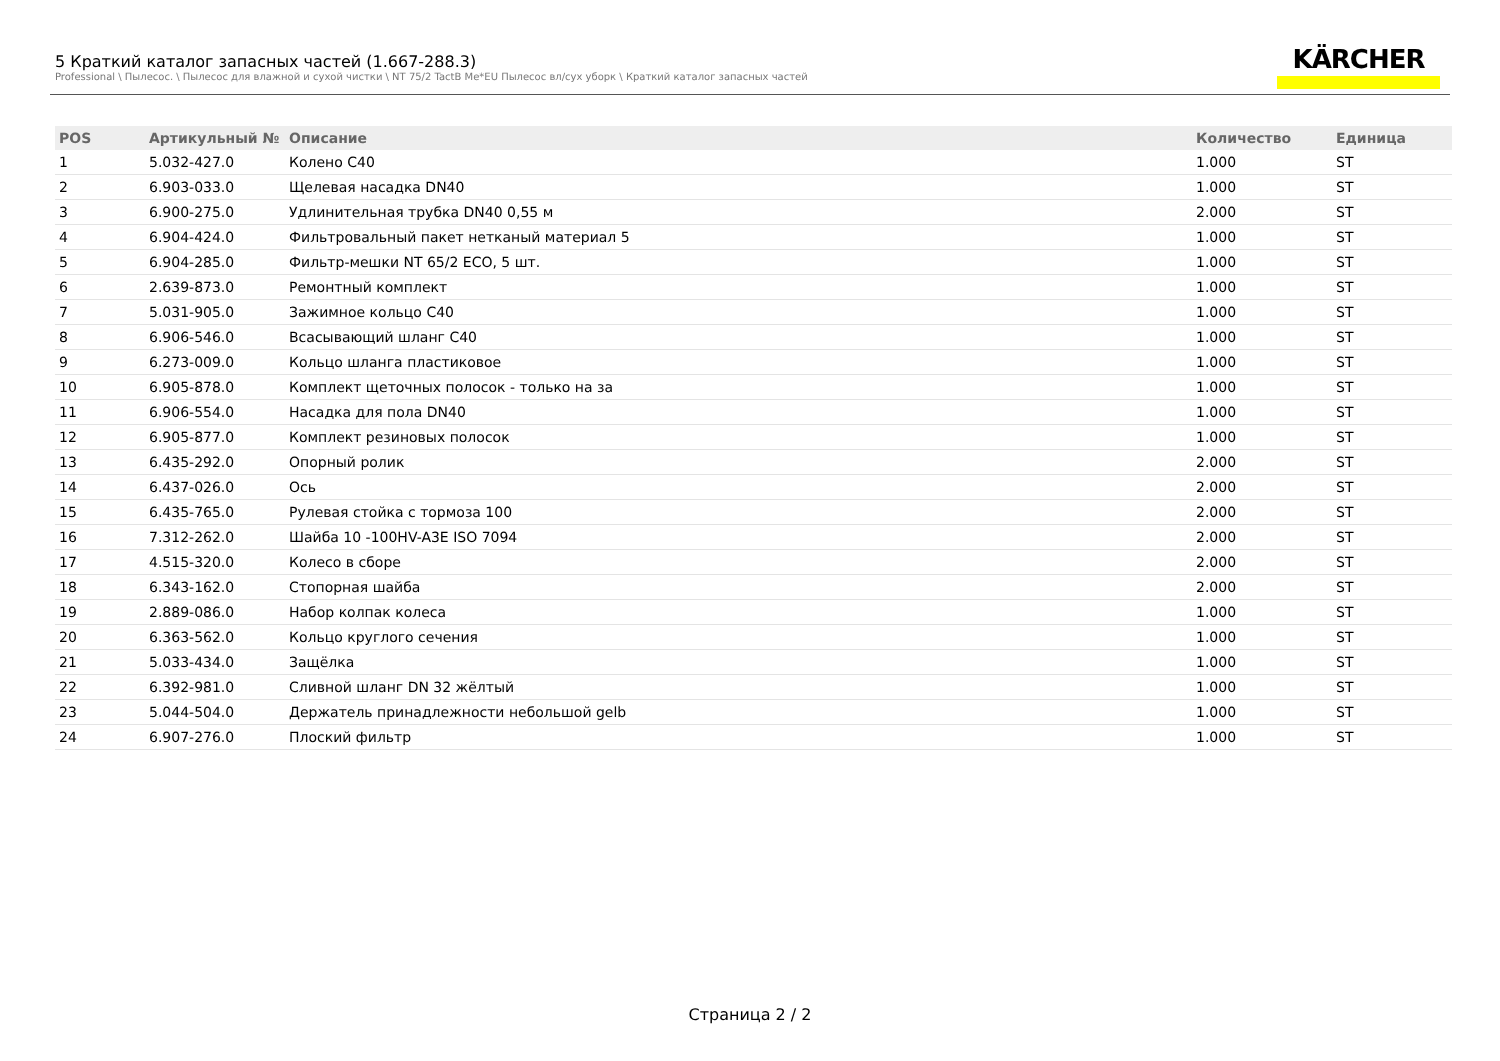5 Краткий каталог запасных частей (1.667-288.3)
Professional \ Пылесос. \ Пылесос для влажной и сухой чистки \ NT 75/2 TactB Me*EU Пылесос вл/сух уборк \ Краткий каталог запасных частей
KÄRCHER
| POS | Артикульный № | Описание | Количество | Единица |
| --- | --- | --- | --- | --- |
| 1 | 5.032-427.0 | Колено C40 | 1.000 | ST |
| 2 | 6.903-033.0 | Щелевая насадка DN40 | 1.000 | ST |
| 3 | 6.900-275.0 | Удлинительная трубка DN40 0,55 м | 2.000 | ST |
| 4 | 6.904-424.0 | Фильтровальный пакет нетканый материал 5 | 1.000 | ST |
| 5 | 6.904-285.0 | Фильтр-мешки NT 65/2 ECO, 5 шт. | 1.000 | ST |
| 6 | 2.639-873.0 | Ремонтный комплект | 1.000 | ST |
| 7 | 5.031-905.0 | Зажимное кольцо C40 | 1.000 | ST |
| 8 | 6.906-546.0 | Всасывающий шланг C40 | 1.000 | ST |
| 9 | 6.273-009.0 | Кольцо шланга пластиковое | 1.000 | ST |
| 10 | 6.905-878.0 | Комплект щеточных полосок - только на за | 1.000 | ST |
| 11 | 6.906-554.0 | Насадка для пола DN40 | 1.000 | ST |
| 12 | 6.905-877.0 | Комплект резиновых полосок | 1.000 | ST |
| 13 | 6.435-292.0 | Опорный ролик | 2.000 | ST |
| 14 | 6.437-026.0 | Ось | 2.000 | ST |
| 15 | 6.435-765.0 | Рулевая стойка с тормоза 100 | 2.000 | ST |
| 16 | 7.312-262.0 | Шайба 10 -100HV-A3E ISO 7094 | 2.000 | ST |
| 17 | 4.515-320.0 | Колесо в сборе | 2.000 | ST |
| 18 | 6.343-162.0 | Стопорная шайба | 2.000 | ST |
| 19 | 2.889-086.0 | Набор колпак колеса | 1.000 | ST |
| 20 | 6.363-562.0 | Кольцо круглого сечения | 1.000 | ST |
| 21 | 5.033-434.0 | Защёлка | 1.000 | ST |
| 22 | 6.392-981.0 | Сливной шланг DN 32 жёлтый | 1.000 | ST |
| 23 | 5.044-504.0 | Держатель принадлежности небольшой gelb | 1.000 | ST |
| 24 | 6.907-276.0 | Плоский фильтр | 1.000 | ST |
Страница 2 / 2